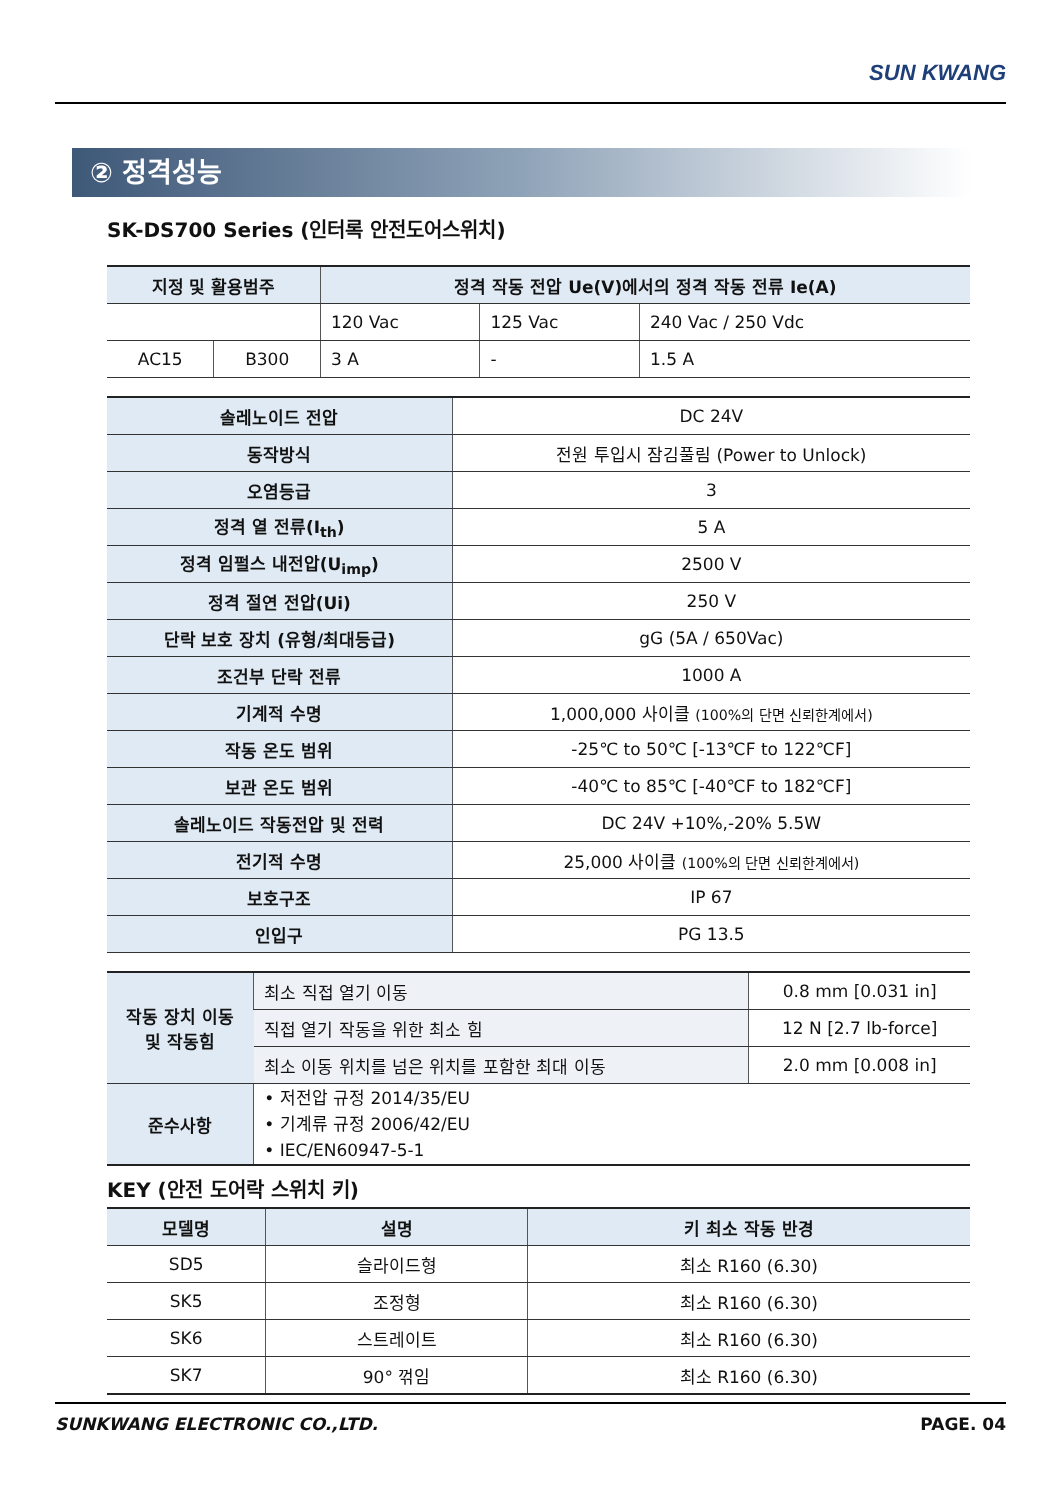SUN KWANG
② 정격성능
SK-DS700 Series (인터록 안전도어스위치)
| 지정 및 활용범주 | | 정격 작동 전압 Ue(V)에서의 정격 작동 전류 Ie(A) | | |
| --- | --- | --- | --- | --- |
| | | 120 Vac | 125 Vac | 240 Vac / 250 Vdc |
| AC15 | B300 | 3 A | - | 1.5 A |
| 솔레노이드 전압 | DC 24V |
| 동작방식 | 전원 투입시 잠김풀림 (Power to Unlock) |
| 오염등급 | 3 |
| 정격 열 전류(I<sub>th</sub>) | 5 A |
| 정격 임펄스 내전압(U<sub>imp</sub>) | 2500 V |
| 정격 절연 전압(Ui) | 250 V |
| 단락 보호 장치 (유형/최대등급) | gG (5A / 650Vac) |
| 조건부 단락 전류 | 1000 A |
| 기계적 수명 | 1,000,000 사이클 (100%의 단면 신뢰한계에서) |
| 작동 온도 범위 | -25℃ to 50℃ [-13℃F to 122℃F] |
| 보관 온도 범위 | -40℃ to 85℃ [-40℃F to 182℃F] |
| 솔레노이드 작동전압 및 전력 | DC 24V +10%,-20% 5.5W |
| 전기적 수명 | 25,000 사이클 (100%의 단면 신뢰한계에서) |
| 보호구조 | IP 67 |
| 인입구 | PG 13.5 |
| 작동 장치 이동 및 작동힘 | 최소 직접 열기 이동 | 0.8 mm [0.031 in] |
| | 직접 열기 작동을 위한 최소 힘 | 12 N [2.7 lb-force] |
| | 최소 이동 위치를 넘은 위치를 포함한 최대 이동 | 2.0 mm [0.008 in] |
| 준수사항 | • 저전압 규정 2014/35/EU • 기계류 규정 2006/42/EU • IEC/EN60947-5-1 | |
KEY (안전 도어락 스위치 키)
| 모델명 | 설명 | 키 최소 작동 반경 |
| --- | --- | --- |
| SD5 | 슬라이드형 | 최소 R160 (6.30) |
| SK5 | 조정형 | 최소 R160 (6.30) |
| SK6 | 스트레이트 | 최소 R160 (6.30) |
| SK7 | 90° 꺾임 | 최소 R160 (6.30) |
SUNKWANG ELECTRONIC CO.,LTD. PAGE. 04